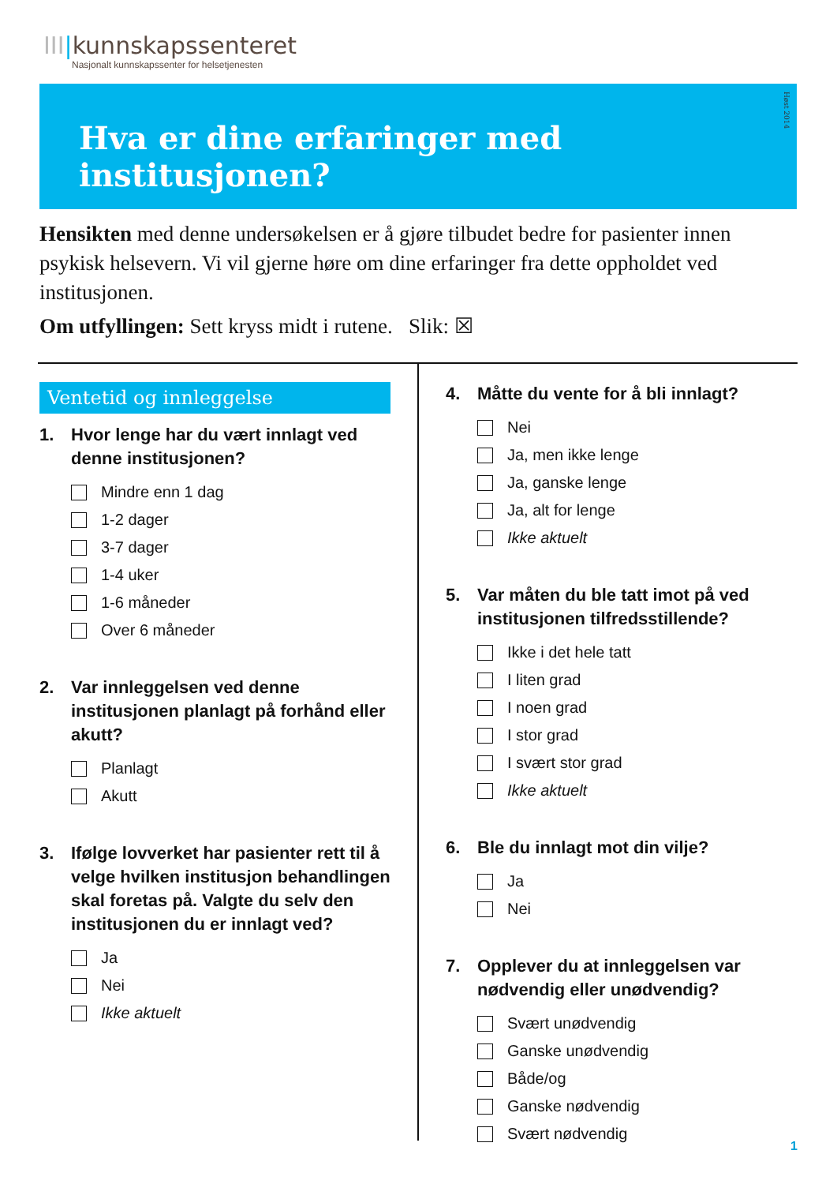III|kunnskapssenteret
Nasjonalt kunnskapssenter for helsetjenesten
Hva er dine erfaringer med institusjonen?
Høst 2014
Hensikten med denne undersøkelsen er å gjøre tilbudet bedre for pasienter innen psykisk helsevern. Vi vil gjerne høre om dine erfaringer fra dette oppholdet ved institusjonen.
Om utfyllingen: Sett kryss midt i rutene. Slik: ☒
Ventetid og innleggelse
1. Hvor lenge har du vært innlagt ved denne institusjonen?
Mindre enn 1 dag
1-2 dager
3-7 dager
1-4 uker
1-6 måneder
Over 6 måneder
2. Var innleggelsen ved denne institusjonen planlagt på forhånd eller akutt?
Planlagt
Akutt
3. Ifølge lovverket har pasienter rett til å velge hvilken institusjon behandlingen skal foretas på. Valgte du selv den institusjonen du er innlagt ved?
Ja
Nei
Ikke aktuelt
4. Måtte du vente for å bli innlagt?
Nei
Ja, men ikke lenge
Ja, ganske lenge
Ja, alt for lenge
Ikke aktuelt
5. Var måten du ble tatt imot på ved institusjonen tilfredsstillende?
Ikke i det hele tatt
I liten grad
I noen grad
I stor grad
I svært stor grad
Ikke aktuelt
6. Ble du innlagt mot din vilje?
Ja
Nei
7. Opplever du at innleggelsen var nødvendig eller unødvendig?
Svært unødvendig
Ganske unødvendig
Både/og
Ganske nødvendig
Svært nødvendig
1